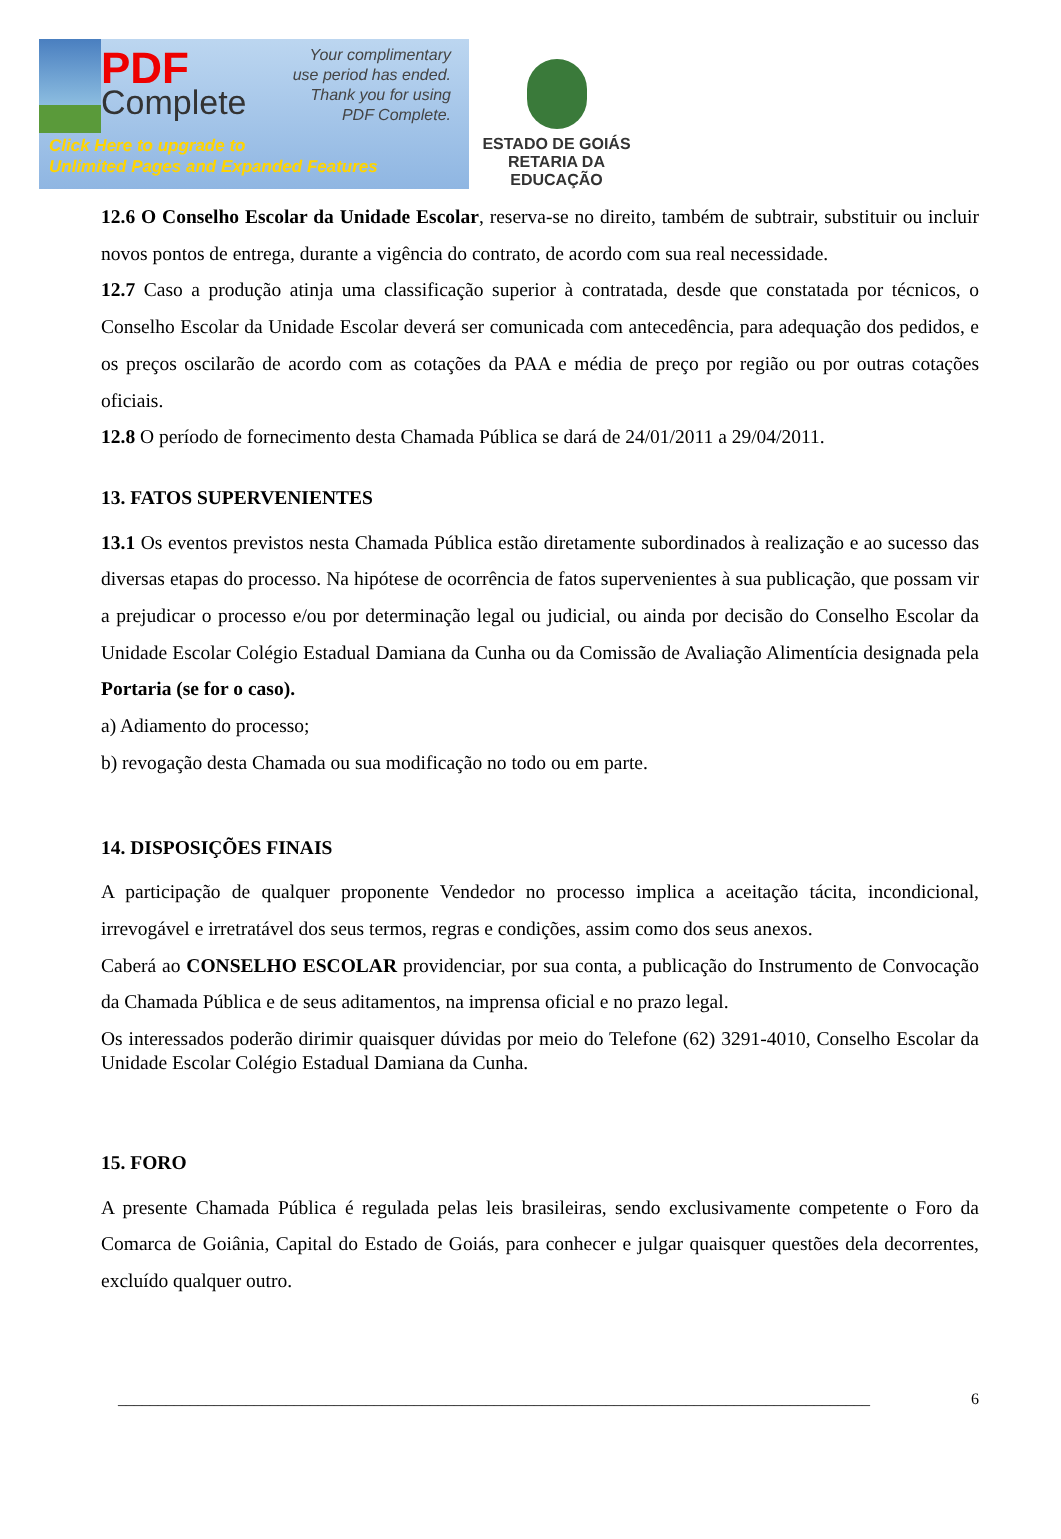PDF
Complete
Your complimentary
use period has ended.
Thank you for using
PDF Complete.
Click Here to upgrade to
Unlimited Pages and Expanded Features
ESTADO DE GOIÁS
RETARIA DA EDUCAÇÃO
12.6 O Conselho Escolar da Unidade Escolar, reserva-se no direito, também de subtrair, substituir ou incluir novos pontos de entrega, durante a vigência do contrato, de acordo com sua real necessidade.
12.7 Caso a produção atinja uma classificação superior à contratada, desde que constatada por técnicos, o Conselho Escolar da Unidade Escolar deverá ser comunicada com antecedência, para adequação dos pedidos, e os preços oscilarão de acordo com as cotações da PAA e média de preço por região ou por outras cotações oficiais.
12.8 O período de fornecimento desta Chamada Pública se dará de 24/01/2011 a 29/04/2011.
13. FATOS SUPERVENIENTES
13.1 Os eventos previstos nesta Chamada Pública estão diretamente subordinados à realização e ao sucesso das diversas etapas do processo. Na hipótese de ocorrência de fatos supervenientes à sua publicação, que possam vir a prejudicar o processo e/ou por determinação legal ou judicial, ou ainda por decisão do Conselho Escolar da Unidade Escolar Colégio Estadual Damiana da Cunha ou da Comissão de Avaliação Alimentícia designada pela Portaria (se for o caso).
a) Adiamento do processo;
b) revogação desta Chamada ou sua modificação no todo ou em parte.
14. DISPOSIÇÕES FINAIS
A participação de qualquer proponente Vendedor no processo implica a aceitação tácita, incondicional, irrevogável e irretratável dos seus termos, regras e condições, assim como dos seus anexos.
Caberá ao CONSELHO ESCOLAR providenciar, por sua conta, a publicação do Instrumento de Convocação da Chamada Pública e de seus aditamentos, na imprensa oficial e no prazo legal.
Os interessados poderão dirimir quaisquer dúvidas por meio do Telefone (62) 3291-4010, Conselho Escolar da Unidade Escolar Colégio Estadual Damiana da Cunha.
15. FORO
A presente Chamada Pública é regulada pelas leis brasileiras, sendo exclusivamente competente o Foro da Comarca de Goiânia, Capital do Estado de Goiás, para conhecer e julgar quaisquer questões dela decorrentes, excluído qualquer outro.
______________________________________________________________________________________________ 6